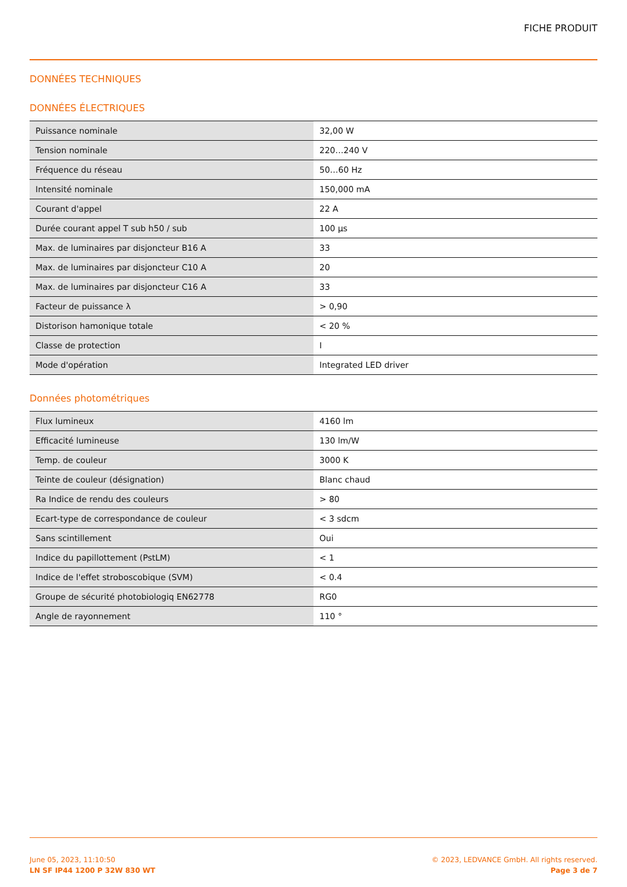FICHE PRODUIT
DONNÉES TECHNIQUES
DONNÉES ÉLECTRIQUES
| Puissance nominale | 32,00 W |
| Tension nominale | 220…240 V |
| Fréquence du réseau | 50…60 Hz |
| Intensité nominale | 150,000 mA |
| Courant d'appel | 22 A |
| Durée courant appel T sub h50 / sub | 100 µs |
| Max. de luminaires par disjoncteur B16 A | 33 |
| Max. de luminaires par disjoncteur C10 A | 20 |
| Max. de luminaires par disjoncteur C16 A | 33 |
| Facteur de puissance λ | > 0,90 |
| Distorison hamonique totale | < 20 % |
| Classe de protection | I |
| Mode d'opération | Integrated LED driver |
Données photométriques
| Flux lumineux | 4160 lm |
| Efficacité lumineuse | 130 lm/W |
| Temp. de couleur | 3000 K |
| Teinte de couleur (désignation) | Blanc chaud |
| Ra Indice de rendu des couleurs | > 80 |
| Ecart-type de correspondance de couleur | < 3 sdcm |
| Sans scintillement | Oui |
| Indice du papillottement (PstLM) | < 1 |
| Indice de l'effet stroboscobique (SVM) | < 0.4 |
| Groupe de sécurité photobiologiq EN62778 | RG0 |
| Angle de rayonnement | 110 ° |
June 05, 2023, 11:10:50
LN SF IP44 1200 P 32W 830 WT
© 2023, LEDVANCE GmbH. All rights reserved.
Page 3 de 7